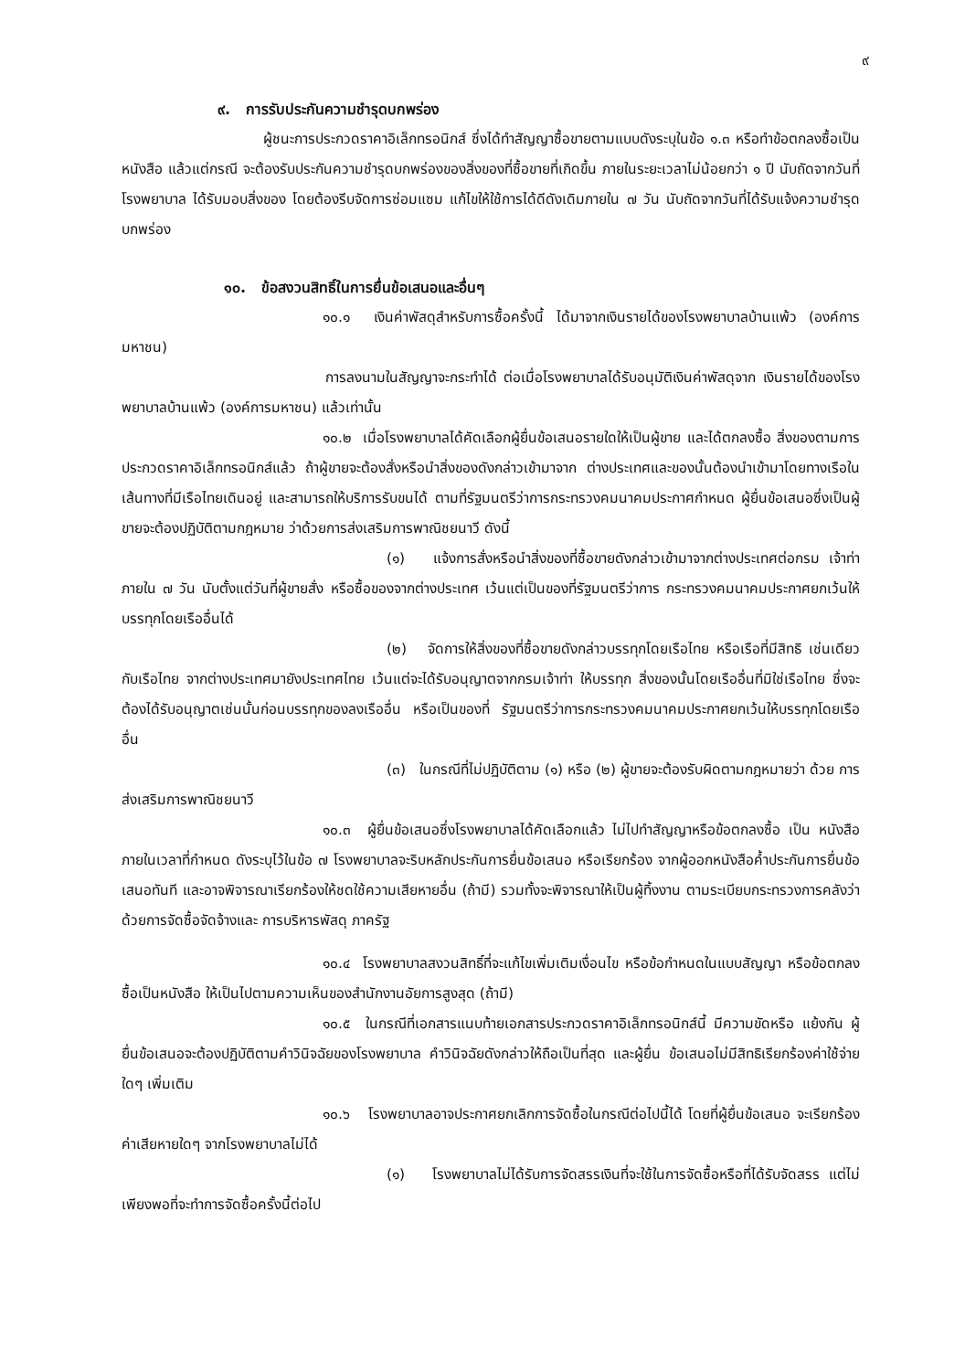๙
๙. การรับประกันความชำรุดบกพร่อง
ผู้ชนะการประกวดราคาอิเล็กทรอนิกส์ ซึ่งได้ทำสัญญาซื้อขายตามแบบดังระบุในข้อ ๑.๓ หรือทำข้อตกลงซื้อเป็นหนังสือ แล้วแต่กรณี จะต้องรับประกันความชำรุดบกพร่องของสิ่งของที่ซื้อขายที่เกิดขึ้น ภายในระยะเวลาไม่น้อยกว่า ๑ ปี นับถัดจากวันที่ โรงพยาบาล ได้รับมอบสิ่งของ โดยต้องรีบจัดการซ่อมแซม แก้ไขให้ใช้การได้ดีดังเดิมภายใน ๗ วัน นับถัดจากวันที่ได้รับแจ้งความชำรุดบกพร่อง
๑๐. ข้อสงวนสิทธิ์ในการยื่นข้อเสนอและอื่นๆ
๑๐.๑ เงินค่าพัสดุสำหรับการซื้อครั้งนี้ ได้มาจากเงินรายได้ของโรงพยาบาลบ้านแพ้ว (องค์การมหาชน)
การลงนามในสัญญาจะกระทำได้ ต่อเมื่อโรงพยาบาลได้รับอนุมัติเงินค่าพัสดุจาก เงินรายได้ของโรงพยาบาลบ้านแพ้ว (องค์การมหาชน) แล้วเท่านั้น
๑๐.๒ เมื่อโรงพยาบาลได้คัดเลือกผู้ยื่นข้อเสนอรายใดให้เป็นผู้ขาย และได้ตกลงซื้อ สิ่งของตามการประกวดราคาอิเล็กทรอนิกส์แล้ว ถ้าผู้ขายจะต้องสั่งหรือนำสิ่งของดังกล่าวเข้ามาจาก ต่างประเทศและของนั้นต้องนำเข้ามาโดยทางเรือในเส้นทางที่มีเรือไทยเดินอยู่ และสามารถให้บริการรับขนได้ ตามที่รัฐมนตรีว่าการกระทรวงคมนาคมประกาศกำหนด ผู้ยื่นข้อเสนอซึ่งเป็นผู้ขายจะต้องปฏิบัติตามกฎหมาย ว่าด้วยการส่งเสริมการพาณิชยนาวี ดังนี้
(๑) แจ้งการสั่งหรือนำสิ่งของที่ซื้อขายดังกล่าวเข้ามาจากต่างประเทศต่อกรม เจ้าท่า ภายใน ๗ วัน นับตั้งแต่วันที่ผู้ขายสั่ง หรือซื้อของจากต่างประเทศ เว้นแต่เป็นของที่รัฐมนตรีว่าการ กระทรวงคมนาคมประกาศยกเว้นให้บรรทุกโดยเรืออื่นได้
(๒) จัดการให้สิ่งของที่ซื้อขายดังกล่าวบรรทุกโดยเรือไทย หรือเรือที่มีสิทธิ เช่นเดียวกับเรือไทย จากต่างประเทศมายังประเทศไทย เว้นแต่จะได้รับอนุญาตจากกรมเจ้าท่า ให้บรรทุก สิ่งของนั้นโดยเรืออื่นที่มิใช่เรือไทย ซึ่งจะต้องได้รับอนุญาตเช่นนั้นก่อนบรรทุกของลงเรืออื่น หรือเป็นของที่ รัฐมนตรีว่าการกระทรวงคมนาคมประกาศยกเว้นให้บรรทุกโดยเรืออื่น
(๓) ในกรณีที่ไม่ปฏิบัติตาม (๑) หรือ (๒) ผู้ขายจะต้องรับผิดตามกฎหมายว่า ด้วย การส่งเสริมการพาณิชยนาวี
๑๐.๓ ผู้ยื่นข้อเสนอซึ่งโรงพยาบาลได้คัดเลือกแล้ว ไม่ไปทำสัญญาหรือข้อตกลงซื้อ เป็น หนังสือภายในเวลาที่กำหนด ดังระบุไว้ในข้อ ๗ โรงพยาบาลจะริบหลักประกันการยื่นข้อเสนอ หรือเรียกร้อง จากผู้ออกหนังสือค้ำประกันการยื่นข้อเสนอทันที และอาจพิจารณาเรียกร้องให้ชดใช้ความเสียหายอื่น (ถ้ามี) รวมทั้งจะพิจารณาให้เป็นผู้ทิ้งงาน ตามระเบียบกระทรวงการคลังว่าด้วยการจัดซื้อจัดจ้างและ การบริหารพัสดุ ภาครัฐ
๑๐.๔ โรงพยาบาลสงวนสิทธิ์ที่จะแก้ไขเพิ่มเติมเงื่อนไข หรือข้อกำหนดในแบบสัญญา หรือข้อตกลงซื้อเป็นหนังสือ ให้เป็นไปตามความเห็นของสำนักงานอัยการสูงสุด (ถ้ามี)
๑๐.๕ ในกรณีที่เอกสารแนบท้ายเอกสารประกวดราคาอิเล็กทรอนิกส์นี้ มีความขัดหรือ แย้งกัน ผู้ยื่นข้อเสนอจะต้องปฏิบัติตามคำวินิจฉัยของโรงพยาบาล คำวินิจฉัยดังกล่าวให้ถือเป็นที่สุด และผู้ยื่น ข้อเสนอไม่มีสิทธิเรียกร้องค่าใช้จ่ายใดๆ เพิ่มเติม
๑๐.๖ โรงพยาบาลอาจประกาศยกเลิกการจัดซื้อในกรณีต่อไปนี้ได้ โดยที่ผู้ยื่นข้อเสนอ จะเรียกร้องค่าเสียหายใดๆ จากโรงพยาบาลไม่ได้
(๑) โรงพยาบาลไม่ได้รับการจัดสรรเงินที่จะใช้ในการจัดซื้อหรือที่ได้รับจัดสรร แต่ไม่เพียงพอที่จะทำการจัดซื้อครั้งนี้ต่อไป